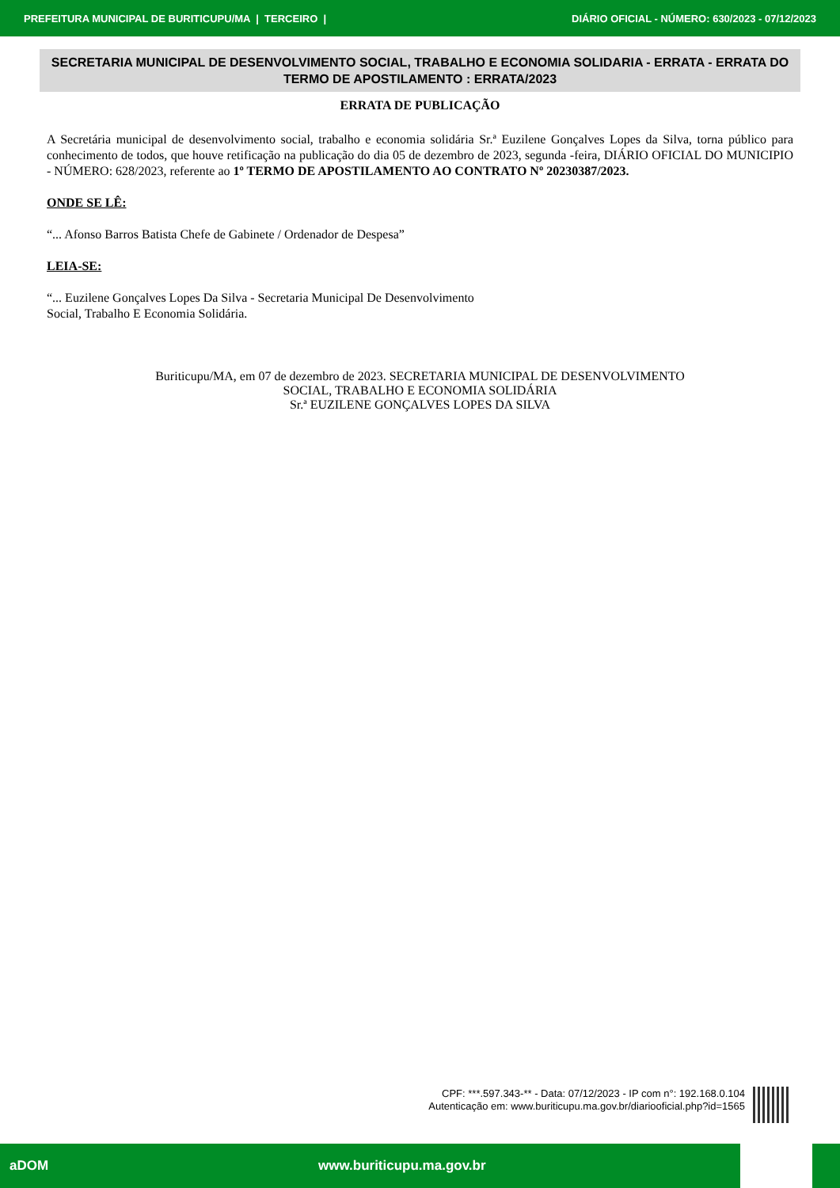PREFEITURA MUNICIPAL DE BURITICUPU/MA | TERCEIRO | DIÁRIO OFICIAL - NÚMERO: 630/2023 - 07/12/2023
SECRETARIA MUNICIPAL DE DESENVOLVIMENTO SOCIAL, TRABALHO E ECONOMIA SOLIDARIA - ERRATA - ERRATA DO TERMO DE APOSTILAMENTO : ERRATA/2023
ERRATA DE PUBLICAÇÃO
A Secretária municipal de desenvolvimento social, trabalho e economia solidária Sr.ª Euzilene Gonçalves Lopes da Silva, torna público para conhecimento de todos, que houve retificação na publicação do dia 05 de dezembro de 2023, segunda -feira, DIÁRIO OFICIAL DO MUNICIPIO - NÚMERO: 628/2023, referente ao 1º TERMO DE APOSTILAMENTO AO CONTRATO Nº 20230387/2023.
ONDE SE LÊ:
“... Afonso Barros Batista Chefe de Gabinete / Ordenador de Despesa”
LEIA-SE:
“... Euzilene Gonçalves Lopes Da Silva - Secretaria Municipal De Desenvolvimento
Social, Trabalho E Economia Solidária.
Buriticupu/MA, em 07 de dezembro de 2023. SECRETARIA MUNICIPAL DE DESENVOLVIMENTO
SOCIAL, TRABALHO E ECONOMIA SOLIDÁRIA
Sr.ª EUZILENE GONÇALVES LOPES DA SILVA
CPF: ***.597.343-** - Data: 07/12/2023 - IP com n°: 192.168.0.104
Autenticação em: www.buriticupu.ma.gov.br/diariooficial.php?id=1565
aDOM www.buriticupu.ma.gov.br